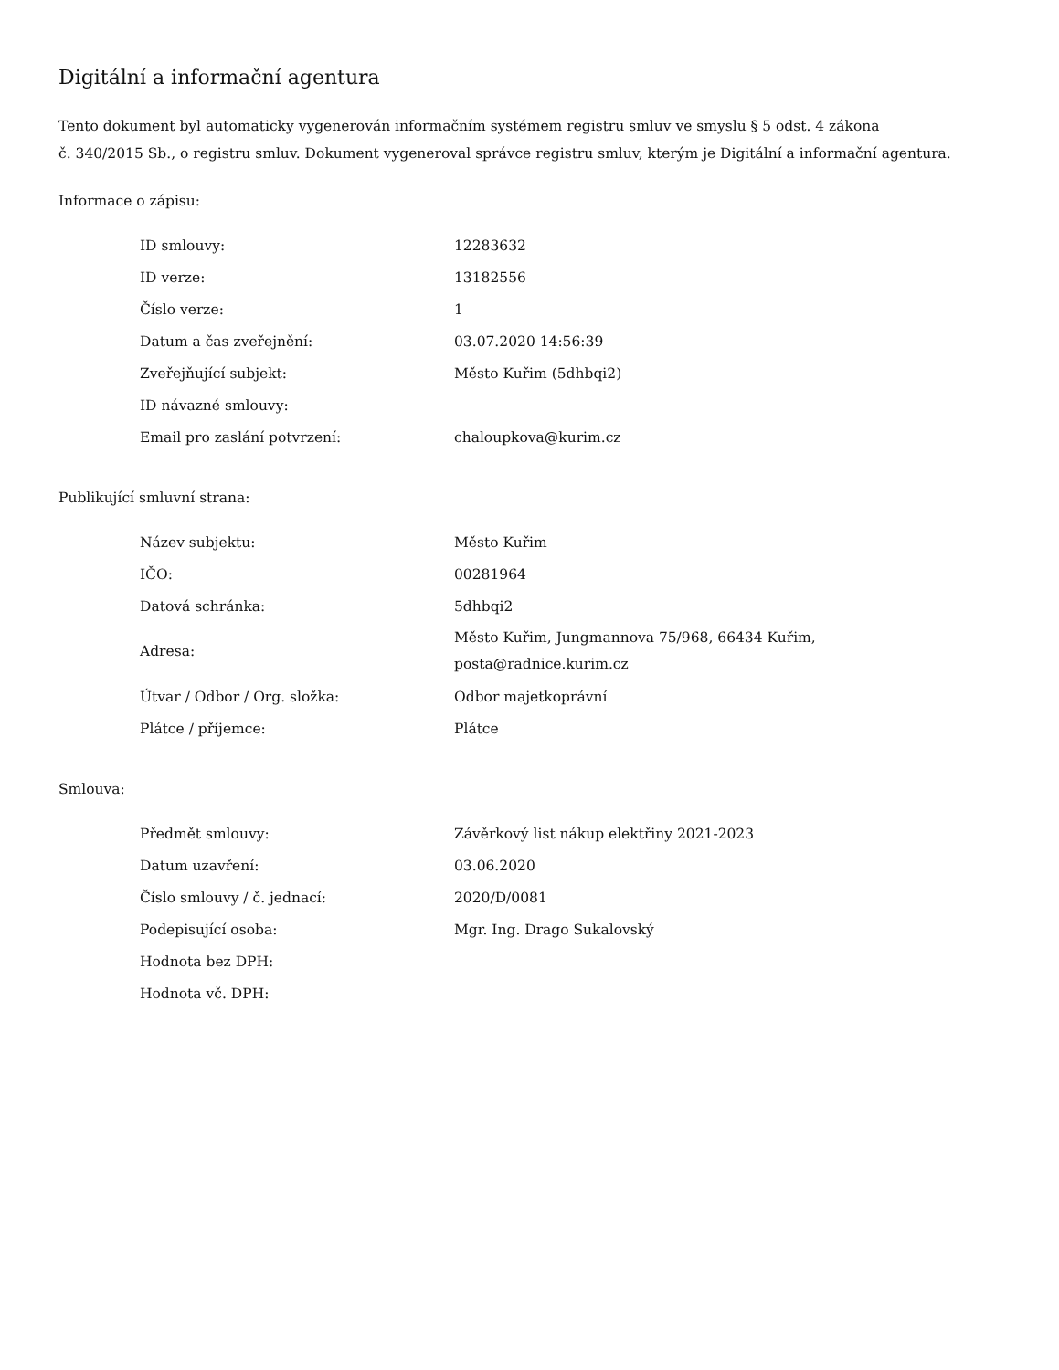Digitální a informační agentura
Tento dokument byl automaticky vygenerován informačním systémem registru smluv ve smyslu § 5 odst. 4 zákona
č. 340/2015 Sb., o registru smluv. Dokument vygeneroval správce registru smluv, kterým je Digitální a informační agentura.
Informace o zápisu:
| ID smlouvy: | 12283632 |
| ID verze: | 13182556 |
| Číslo verze: | 1 |
| Datum a čas zveřejnění: | 03.07.2020 14:56:39 |
| Zveřejňující subjekt: | Město Kuřim (5dhbqi2) |
| ID návazné smlouvy: | |
| Email pro zaslání potvrzení: | chaloupkova@kurim.cz |
Publikující smluvní strana:
| Název subjektu: | Město Kuřim |
| IČO: | 00281964 |
| Datová schránka: | 5dhbqi2 |
| Adresa: | Město Kuřim, Jungmannova 75/968, 66434 Kuřim, posta@radnice.kurim.cz |
| Útvar / Odbor / Org. složka: | Odbor majetkoprávní |
| Plátce / příjemce: | Plátce |
Smlouva:
| Předmět smlouvy: | Závěrkový list nákup elektřiny 2021-2023 |
| Datum uzavření: | 03.06.2020 |
| Číslo smlouvy / č. jednací: | 2020/D/0081 |
| Podepisující osoba: | Mgr. Ing. Drago Sukalovský |
| Hodnota bez DPH: | |
| Hodnota vč. DPH: | |